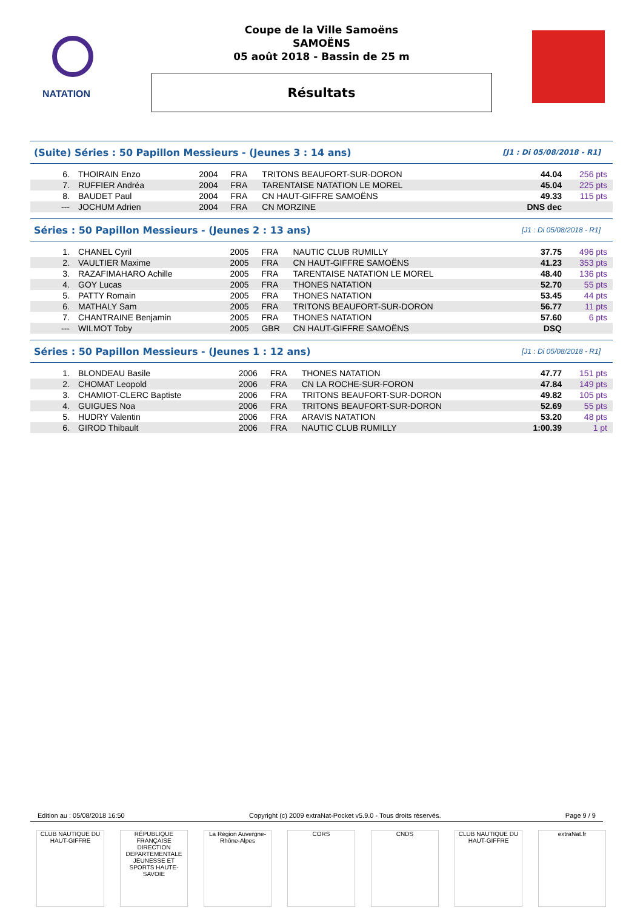NATATION
Coupe de la Ville Samoëns
SAMOËNS
05 août 2018 - Bassin de 25 m
Résultats
(Suite) Séries : 50 Papillon Messieurs - (Jeunes 3 : 14 ans) [J1 : Di 05/08/2018 - R1]
| 6. | THOIRAIN Enzo | 2004 | FRA | TRITONS BEAUFORT-SUR-DORON | 44.04 | 256 pts |
| 7. | RUFFIER Andréa | 2004 | FRA | TARENTAISE NATATION LE MOREL | 45.04 | 225 pts |
| 8. | BAUDET Paul | 2004 | FRA | CN HAUT-GIFFRE SAMOËNS | 49.33 | 115 pts |
| --- | JOCHUM Adrien | 2004 | FRA | CN MORZINE | DNS dec | |
Séries : 50 Papillon Messieurs - (Jeunes 2 : 13 ans) [J1 : Di 05/08/2018 - R1]
| 1. | CHANEL Cyril | 2005 | FRA | NAUTIC CLUB RUMILLY | 37.75 | 496 pts |
| 2. | VAULTIER Maxime | 2005 | FRA | CN HAUT-GIFFRE SAMOËNS | 41.23 | 353 pts |
| 3. | RAZAFIMAHARO Achille | 2005 | FRA | TARENTAISE NATATION LE MOREL | 48.40 | 136 pts |
| 4. | GOY Lucas | 2005 | FRA | THONES NATATION | 52.70 | 55 pts |
| 5. | PATTY Romain | 2005 | FRA | THONES NATATION | 53.45 | 44 pts |
| 6. | MATHALY Sam | 2005 | FRA | TRITONS BEAUFORT-SUR-DORON | 56.77 | 11 pts |
| 7. | CHANTRAINE Benjamin | 2005 | FRA | THONES NATATION | 57.60 | 6 pts |
| --- | WILMOT Toby | 2005 | GBR | CN HAUT-GIFFRE SAMOËNS | DSQ | |
Séries : 50 Papillon Messieurs - (Jeunes 1 : 12 ans) [J1 : Di 05/08/2018 - R1]
| 1. | BLONDEAU Basile | 2006 | FRA | THONES NATATION | 47.77 | 151 pts |
| 2. | CHOMAT Leopold | 2006 | FRA | CN LA ROCHE-SUR-FORON | 47.84 | 149 pts |
| 3. | CHAMIOT-CLERC Baptiste | 2006 | FRA | TRITONS BEAUFORT-SUR-DORON | 49.82 | 105 pts |
| 4. | GUIGUES Noa | 2006 | FRA | TRITONS BEAUFORT-SUR-DORON | 52.69 | 55 pts |
| 5. | HUDRY Valentin | 2006 | FRA | ARAVIS NATATION | 53.20 | 48 pts |
| 6. | GIROD Thibault | 2006 | FRA | NAUTIC CLUB RUMILLY | 1:00.39 | 1 pt |
Edition au : 05/08/2018 16:50 Copyright (c) 2009 extraNat-Pocket v5.9.0 - Tous droits réservés. Page 9 / 9
CLUB NAUTIQUE DU HAUT-GIFFRE
RÉPUBLIQUE FRANÇAISE
DIRECTION DEPARTEMENTALE JEUNESSE ET SPORTS HAUTE-SAVOIE
La Région Auvergne-Rhône-Alpes
CORS CNDS CLUB NAUTIQUE DU HAUT-GIFFRE
extraNat.fr